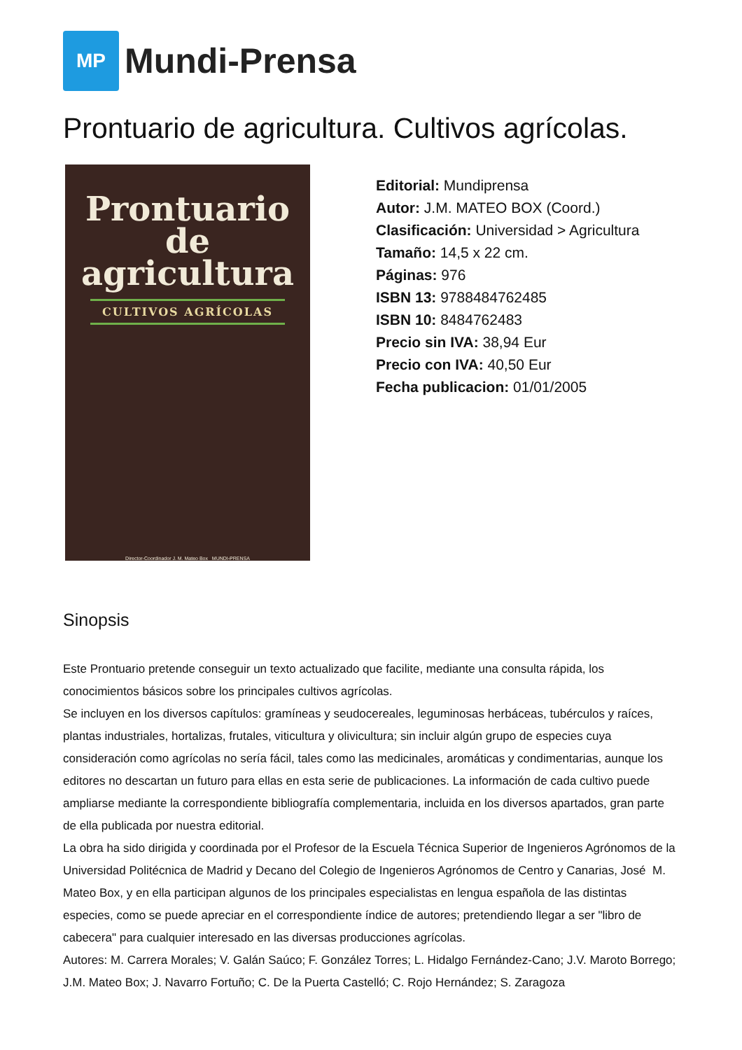MP
Mundi-Prensa
Prontuario de agricultura. Cultivos agrícolas.
Prontuario
de
agricultura
CULTIVOS AGRÍCOLAS
Director-Coordinador J. M. Mateo Box MUNDI-PRENSA
Editorial: Mundiprensa
Autor: J.M. MATEO BOX (Coord.)
Clasificación: Universidad > Agricultura
Tamaño: 14,5 x 22 cm.
Páginas: 976
ISBN 13: 9788484762485
ISBN 10: 8484762483
Precio sin IVA: 38,94 Eur
Precio con IVA: 40,50 Eur
Fecha publicacion: 01/01/2005
Sinopsis
Este Prontuario pretende conseguir un texto actualizado que facilite, mediante una consulta rápida, los conocimientos básicos sobre los principales cultivos agrícolas.
Se incluyen en los diversos capítulos: gramíneas y seudocereales, leguminosas herbáceas, tubérculos y raíces, plantas industriales, hortalizas, frutales, viticultura y olivicultura; sin incluir algún grupo de especies cuya consideración como agrícolas no sería fácil, tales como las medicinales, aromáticas y condimentarias, aunque los editores no descartan un futuro para ellas en esta serie de publicaciones. La información de cada cultivo puede ampliarse mediante la correspondiente bibliografía complementaria, incluida en los diversos apartados, gran parte de ella publicada por nuestra editorial.
La obra ha sido dirigida y coordinada por el Profesor de la Escuela Técnica Superior de Ingenieros Agrónomos de la Universidad Politécnica de Madrid y Decano del Colegio de Ingenieros Agrónomos de Centro y Canarias, José M. Mateo Box, y en ella participan algunos de los principales especialistas en lengua española de las distintas especies, como se puede apreciar en el correspondiente índice de autores; pretendiendo llegar a ser "libro de cabecera" para cualquier interesado en las diversas producciones agrícolas.
Autores: M. Carrera Morales; V. Galán Saúco; F. González Torres; L. Hidalgo Fernández-Cano; J.V. Maroto Borrego; J.M. Mateo Box; J. Navarro Fortuño; C. De la Puerta Castelló; C. Rojo Hernández; S. Zaragoza